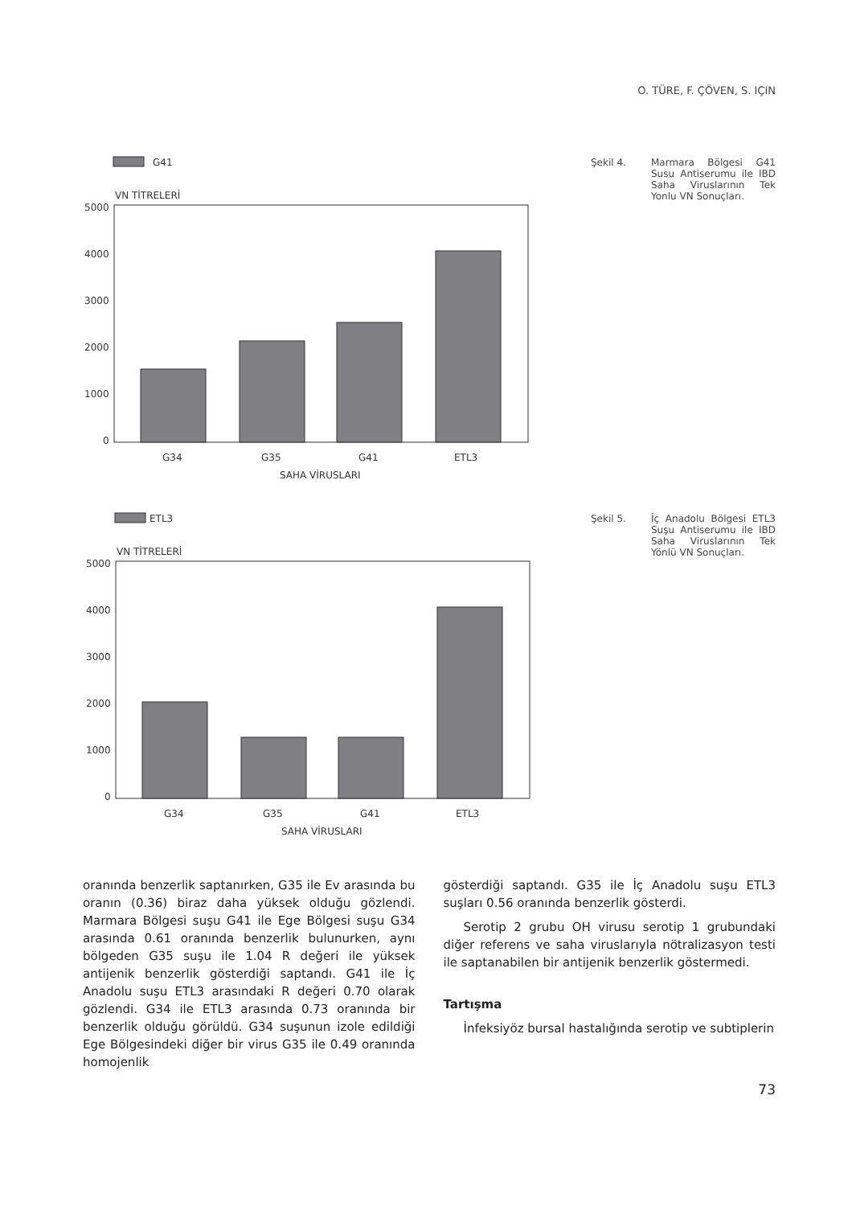O. TÜRE, F. ÇÖVEN, S. IÇIN
G41
VN TİTRELERİ
5000
4000
3000
2000
1000
0
G34
G35
G41
ETL3
SAHA VİRUSLARI
Şekil 4. Marmara Bölgesi G41 Susu Antiserumu ile IBD Saha Viruslarının Tek Yonlu VN Sonuçları.
ETL3
VN TİTRELERİ
5000
4000
3000
2000
1000
0
G34
G35
G41
ETL3
SAHA VİRUSLARI
Şekil 5. İç Anadolu Bölgesi ETL3 Suşu Antiserumu ile IBD Saha Viruslarının Tek Yönlü VN Sonuçları.
oranında benzerlik saptanırken, G35 ile Ev arasında bu oranın (0.36) biraz daha yüksek olduğu gözlendi. Marmara Bölgesi suşu G41 ile Ege Bölgesi suşu G34 arasında 0.61 oranında benzerlik bulunurken, aynı bölgeden G35 suşu ile 1.04 R değeri ile yüksek antijenik benzerlik gösterdiği saptandı. G41 ile İç Anadolu suşu ETL3 arasındaki R değeri 0.70 olarak gözlendi. G34 ile ETL3 arasında 0.73 oranında bir benzerlik olduğu görüldü. G34 suşunun izole edildiği Ege Bölgesindeki diğer bir virus G35 ile 0.49 oranında homojenlik
gösterdiği saptandı. G35 ile İç Anadolu suşu ETL3 suşları 0.56 oranında benzerlik gösterdi.
Serotip 2 grubu OH virusu serotip 1 grubundaki diğer referens ve saha viruslarıyla nötralizasyon testi ile saptanabilen bir antijenik benzerlik göstermedi.
Tartışma
İnfeksiyöz bursal hastalığında serotip ve subtiplerin
73